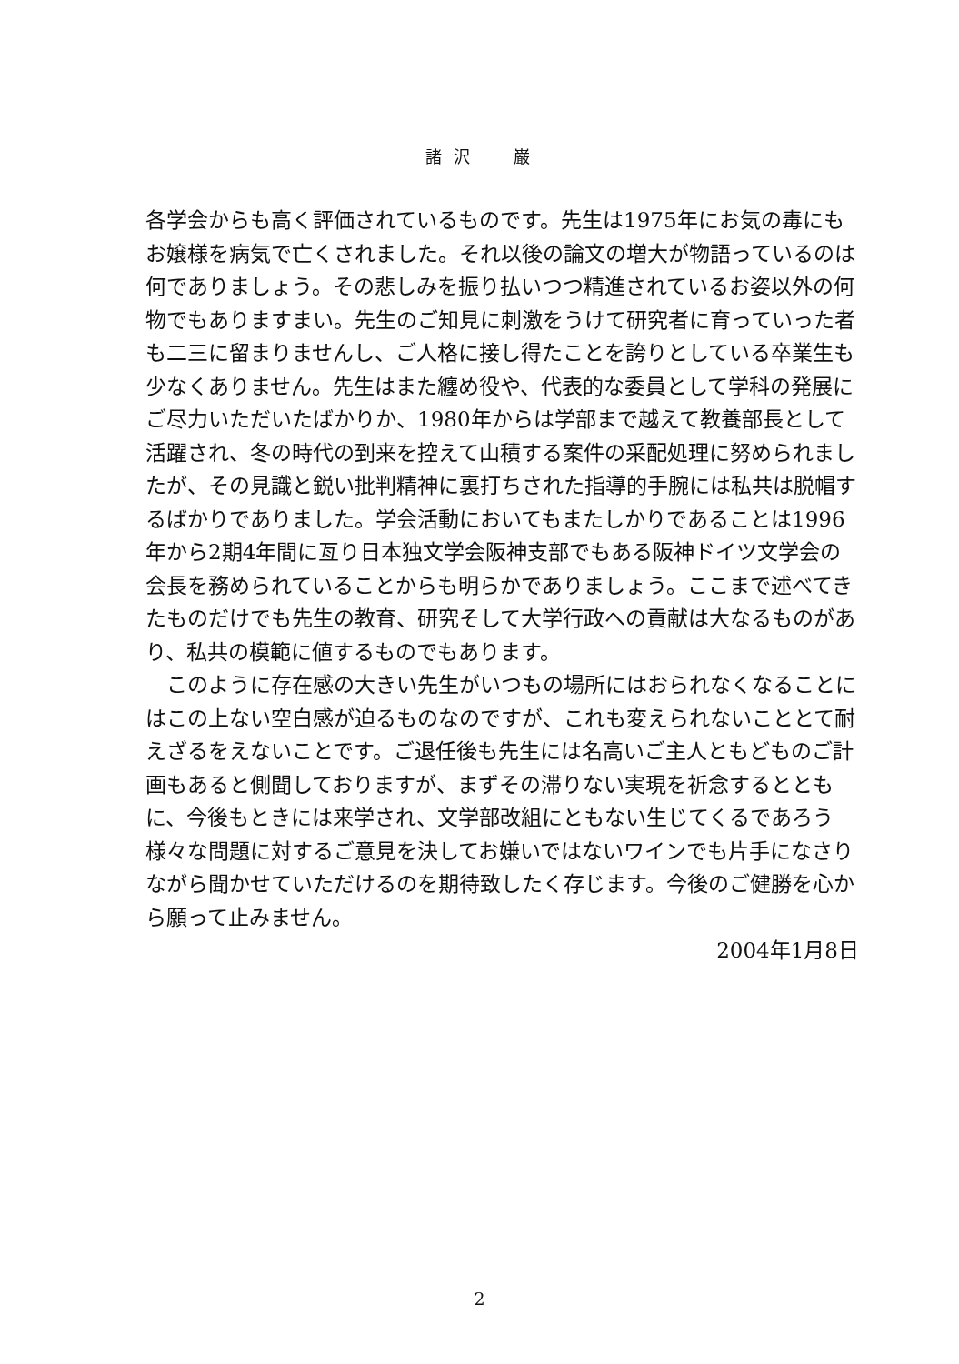諸 沢　　巌
各学会からも高く評価されているものです。先生は1975年にお気の毒にもお嬢様を病気で亡くされました。それ以後の論文の増大が物語っているのは何でありましょう。その悲しみを振り払いつつ精進されているお姿以外の何物でもありますまい。先生のご知見に刺激をうけて研究者に育っていった者も二三に留まりませんし、ご人格に接し得たことを誇りとしている卒業生も少なくありません。先生はまた纏め役や、代表的な委員として学科の発展にご尽力いただいたばかりか、1980年からは学部まで越えて教養部長として活躍され、冬の時代の到来を控えて山積する案件の采配処理に努められましたが、その見識と鋭い批判精神に裏打ちされた指導的手腕には私共は脱帽するばかりでありました。学会活動においてもまたしかりであることは1996年から2期4年間に亙り日本独文学会阪神支部でもある阪神ドイツ文学会の会長を務められていることからも明らかでありましょう。ここまで述べてきたものだけでも先生の教育、研究そして大学行政への貢献は大なるものがあり、私共の模範に値するものでもあります。
　このように存在感の大きい先生がいつもの場所にはおられなくなることにはこの上ない空白感が迫るものなのですが、これも変えられないこととて耐えざるをえないことです。ご退任後も先生には名高いご主人ともどものご計画もあると側聞しておりますが、まずその滞りない実現を祈念するとともに、今後もときには来学され、文学部改組にともない生じてくるであろう様々な問題に対するご意見を決してお嫌いではないワインでも片手になさりながら聞かせていただけるのを期待致したく存じます。今後のご健勝を心から願って止みません。
2004年1月8日
2